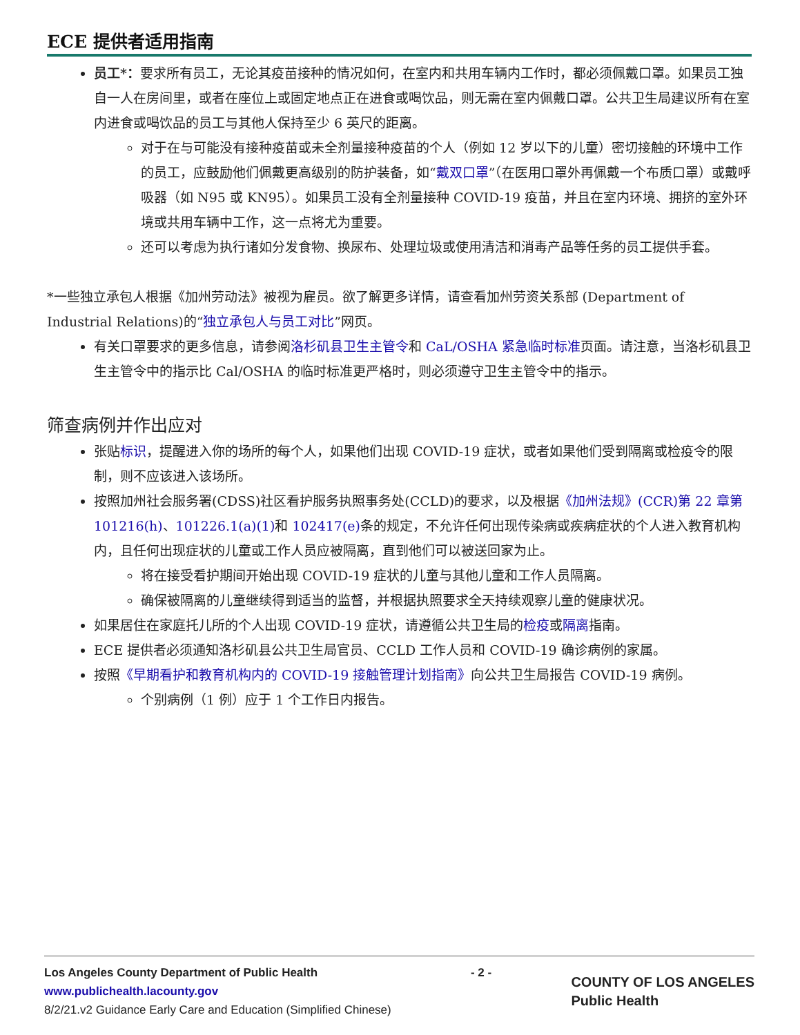ECE 提供者适用指南
员工*：要求所有员工，无论其疫苗接种的情况如何，在室内和共用车辆内工作时，都必须佩戴口罩。如果员工独自一人在房间里，或者在座位上或固定地点正在进食或喝饮品，则无需在室内佩戴口罩。公共卫生局建议所有在室内进食或喝饮品的员工与其他人保持至少 6 英尺的距离。
对于在与可能没有接种疫苗或未全剂量接种疫苗的个人（例如 12 岁以下的儿童）密切接触的环境中工作的员工，应鼓励他们佩戴更高级别的防护装备，如“戴双口罩”（在医用口罩外再佩戴一个布质口罩）或戴呼吸器（如 N95 或 KN95）。如果员工没有全剂量接种 COVID-19 疫苗，并且在室内环境、拥挤的室外环境或共用车辆中工作，这一点将尤为重要。
还可以考虑为执行诸如分发食物、换尿布、处理垃圾或使用清洁和消毒产品等任务的员工提供手套。
*一些独立承包人根据《加州劳动法》被视为雇员。欲了解更多详情，请查看加州劳资关系部 (Department of Industrial Relations)的“独立承包人与员工对比”网页。
有关口罩要求的更多信息，请参阅洛杉矶县卫生主管令和 CaL/OSHA 紧急临时标准页面。请注意，当洛杉矶县卫生主管令中的指示比 Cal/OSHA 的临时标准更严格时，则必须遵守卫生主管令中的指示。
筛查病例并作出应对
张贴标识，提醒进入你的场所的每个人，如果他们出现 COVID-19 症状，或者如果他们受到隔离或检疫令的限制，则不应该进入该场所。
按照加州社会服务署(CDSS)社区看护服务执照事务处(CCLD)的要求，以及根据《加州法规》(CCR)第 22 章第 101216(h)、101226.1(a)(1) 和 102417(e) 条的规定，不允许任何出现传染病或疾病症状的个人进入教育机构内，且任何出现症状的儿童或工作人员应被隔离，直到他们可以被送回家为止。
将在接受看护期间开始出现 COVID-19 症状的儿童与其他儿童和工作人员隔离。
确保被隔离的儿童继续得到适当的监督，并根据执照要求全天持续观察儿童的健康状况。
如果居住在家庭托儿所的个人出现 COVID-19 症状，请遵循公共卫生局的检疫或隔离指南。
ECE 提供者必须通知洛杉矶县公共卫生局官员、CCLD 工作人员和 COVID-19 确诊病例的家属。
按照《早期看护和教育机构内的 COVID-19 接触管理计划指南》向公共卫生局报告 COVID-19 病例。
个别病例（1 例）应于 1 个工作日内报告。
Los Angeles County Department of Public Health
www.publichealth.lacounty.gov
8/2/21.v2 Guidance Early Care and Education (Simplified Chinese)
- 2 -
COUNTY OF LOS ANGELES
Public Health